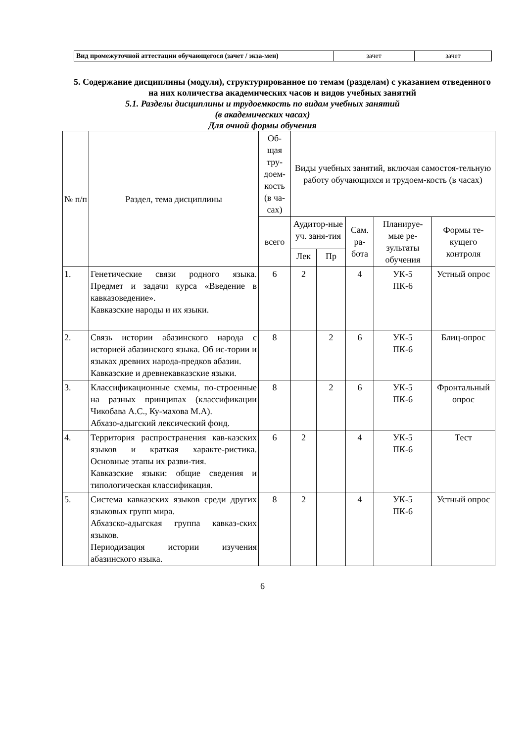| Вид промежуточной аттестации обучающегося (зачет / экза-мен) | зачет | зачет |
5. Содержание дисциплины (модуля), структурированное по темам (разделам) с указанием отведенного на них количества академических часов и видов учебных занятий
5.1. Разделы дисциплины и трудоемкость по видам учебных занятий
(в академических часах)
Для очной формы обучения
| № п/п | Раздел, тема дисциплины | Об-щая тру-доем-кость (в ча-сах) | Виды учебных занятий, включая самостоя-тельную работу обучающихся и трудоем-кость (в часах) | | | | |
| --- | --- | --- | --- | --- | --- | --- | --- |
| | | всего | Аудитор-ные уч. заня-тия | | Сам. ра-бота | Планируе-мые ре-зультаты обучения | Формы те-кущего контроля |
| | | | Лек | Пр | | | |
| 1. | Генетические связи родного языка. Предмет и задачи курса «Введение в кавказоведение». Кавказские народы и их языки. | 6 | 2 | | 4 | УК-5 ПК-6 | Устный опрос |
| 2. | Связь истории абазинского народа с историей абазинского языка. Об ис-тории и языках древних народа-предков абазин. Кавказские и древнекавказские языки. | 8 | | 2 | 6 | УК-5 ПК-6 | Блиц-опрос |
| 3. | Классификационные схемы, по-строенные на разных принципах (классификации Чикобава А.С., Ку-махова М.А). Абхазо-адыгский лексический фонд. | 8 | | 2 | 6 | УК-5 ПК-6 | Фронтальный опрос |
| 4. | Территория распространения кав-казских языков и краткая характе-ристика. Основные этапы их разви-тия. Кавказские языки: общие сведения и типологическая классификация. | 6 | 2 | | 4 | УК-5 ПК-6 | Тест |
| 5. | Система кавказских языков среди других языковых групп мира. Абхазско-адыгская группа кавказ-ских языков. Периодизация истории изучения абазинского языка. | 8 | 2 | | 4 | УК-5 ПК-6 | Устный опрос |
6